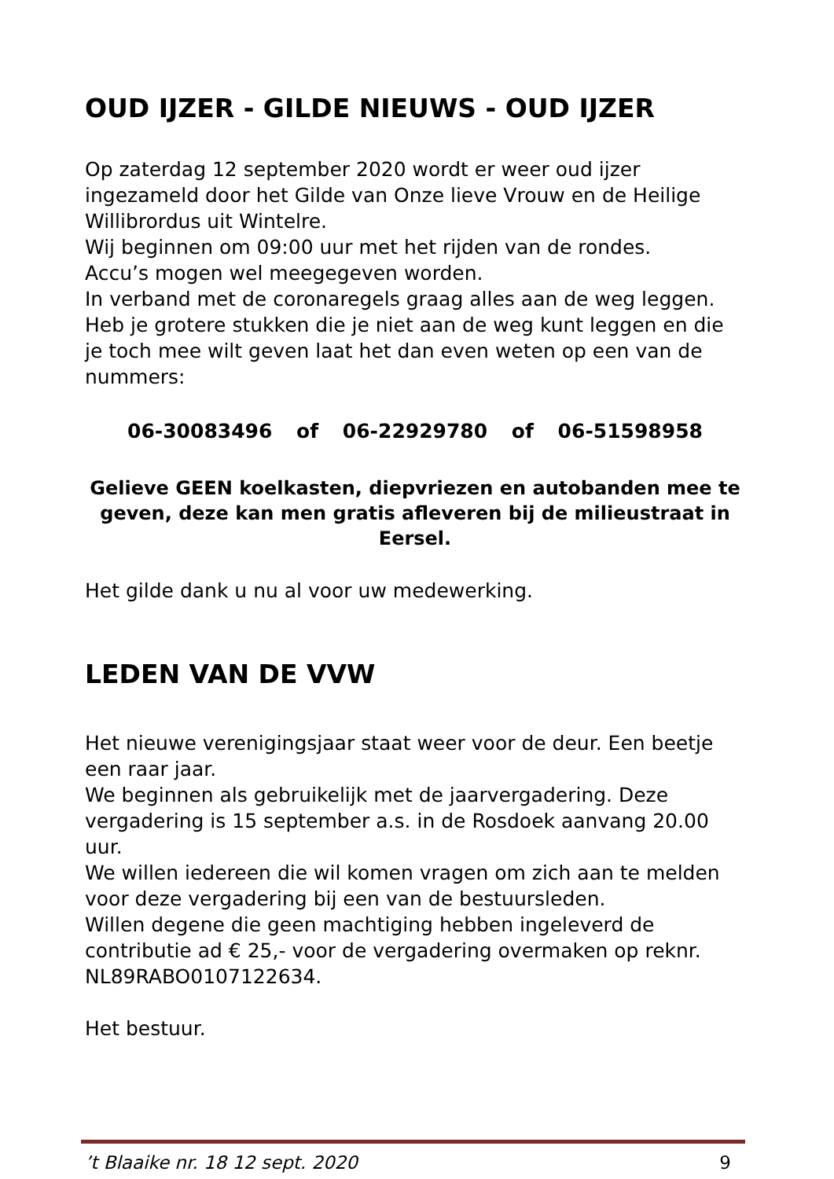OUD IJZER - GILDE NIEUWS - OUD IJZER
Op zaterdag 12 september 2020 wordt er weer oud ijzer ingezameld door het Gilde van Onze lieve Vrouw en de Heilige Willibrordus uit Wintelre.
Wij beginnen om 09:00 uur met het rijden van de rondes.
Accu’s mogen wel meegegeven worden.
In verband met de coronaregels graag alles aan de weg leggen.
Heb je grotere stukken die je niet aan de weg kunt leggen en die je toch mee wilt geven laat het dan even weten op een van de nummers:
06-30083496 of 06-22929780 of 06-51598958
Gelieve GEEN koelkasten, diepvriezen en autobanden mee te geven, deze kan men gratis afleveren bij de milieustraat in Eersel.
Het gilde dank u nu al voor uw medewerking.
LEDEN VAN DE VVW
Het nieuwe verenigingsjaar staat weer voor de deur. Een beetje een raar jaar.
We beginnen als gebruikelijk met de jaarvergadering. Deze vergadering is 15 september a.s. in de Rosdoek aanvang 20.00 uur.
We willen iedereen die wil komen vragen om zich aan te melden voor deze vergadering bij een van de bestuursleden.
Willen degene die geen machtiging hebben ingeleverd de contributie ad € 25,- voor de vergadering overmaken op reknr. NL89RABO0107122634.
Het bestuur.
’t Blaaike nr. 18 12 sept. 2020 9